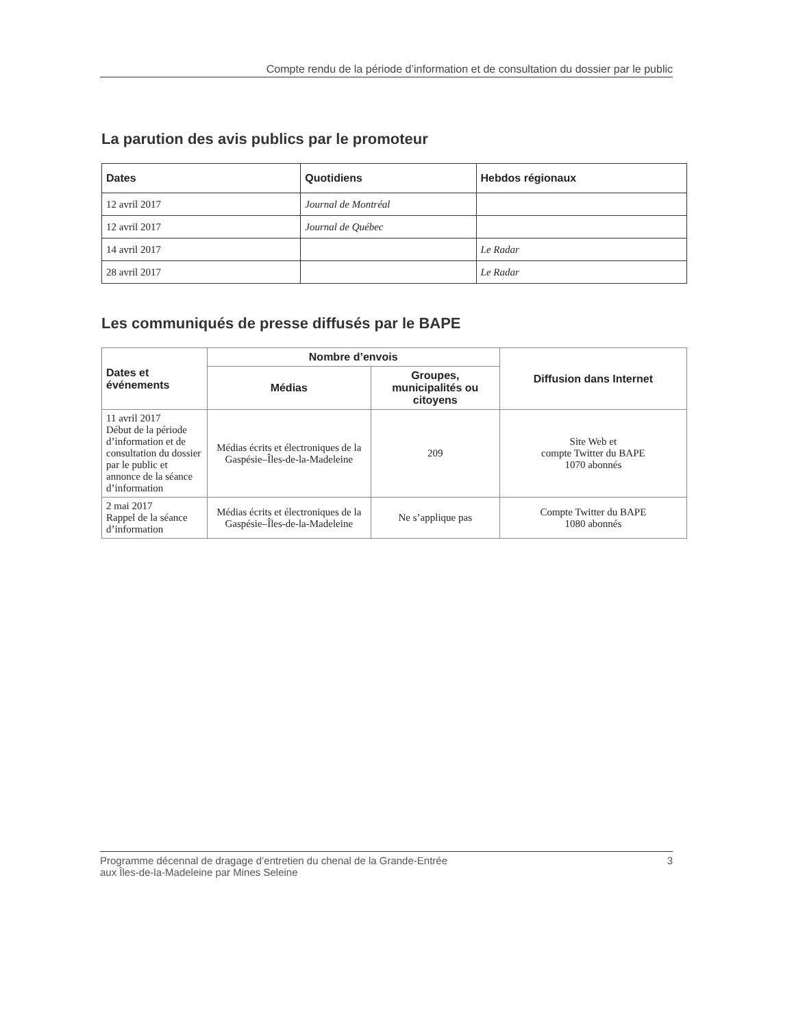Compte rendu de la période d’information et de consultation du dossier par le public
La parution des avis publics par le promoteur
| Dates | Quotidiens | Hebdos régionaux |
| --- | --- | --- |
| 12 avril 2017 | Journal de Montréal | |
| 12 avril 2017 | Journal de Québec | |
| 14 avril 2017 | | Le Radar |
| 28 avril 2017 | | Le Radar |
Les communiqués de presse diffusés par le BAPE
| Dates et événements | Nombre d’envois | | Diffusion dans Internet |
| --- | --- | --- | --- |
| | Médias | Groupes, municipalités ou citoyens | |
| 11 avril 2017 Début de la période d’information et de consultation du dossier par le public et annonce de la séance d’information | Médias écrits et électroniques de la Gaspésie–Îles-de-la-Madeleine | 209 | Site Web et compte Twitter du BAPE 1070 abonnés |
| 2 mai 2017 Rappel de la séance d’information | Médias écrits et électroniques de la Gaspésie–Îles-de-la-Madeleine | Ne s’applique pas | Compte Twitter du BAPE 1080 abonnés |
Programme décennal de dragage d’entretien du chenal de la Grande-Entrée
aux Îles-de-la-Madeleine par Mines Seleine
3